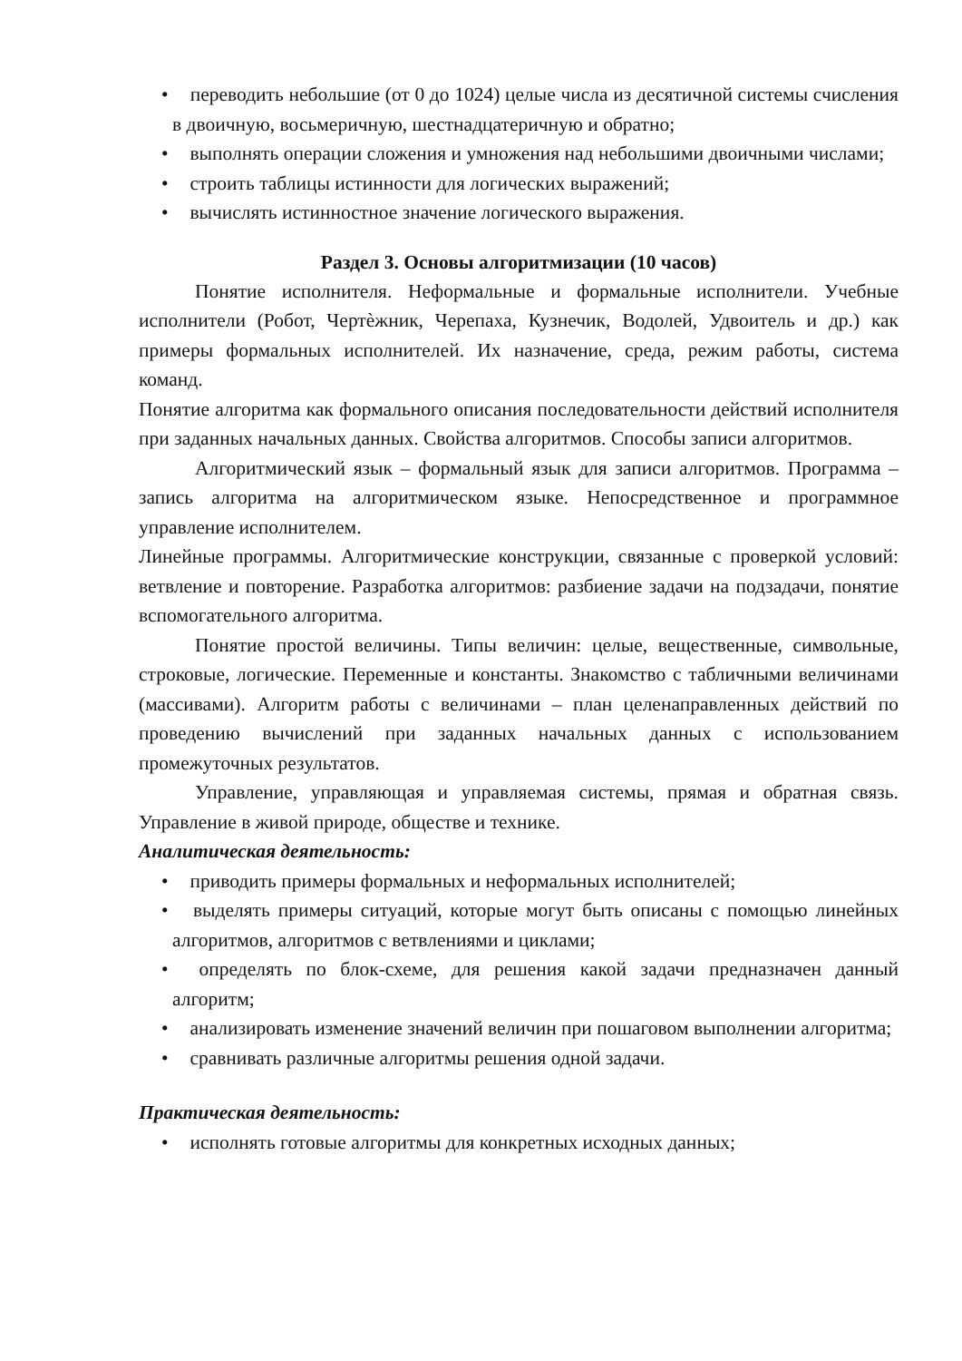• переводить небольшие (от 0 до 1024) целые числа из десятичной системы счисления в двоичную, восьмеричную, шестнадцатеричную и обратно;
• выполнять операции сложения и умножения над небольшими двоичными числами;
• строить таблицы истинности для логических выражений;
• вычислять истинностное значение логического выражения.
Раздел 3. Основы алгоритмизации (10 часов)
Понятие исполнителя. Неформальные и формальные исполнители. Учебные исполнители (Робот, Чертѐжник, Черепаха, Кузнечик, Водолей, Удвоитель и др.) как примеры формальных исполнителей. Их назначение, среда, режим работы, система команд.
Понятие алгоритма как формального описания последовательности действий исполнителя при заданных начальных данных. Свойства алгоритмов. Способы записи алгоритмов.
Алгоритмический язык – формальный язык для записи алгоритмов. Программа – запись алгоритма на алгоритмическом языке. Непосредственное и программное управление исполнителем.
Линейные программы. Алгоритмические конструкции, связанные с проверкой условий: ветвление и повторение. Разработка алгоритмов: разбиение задачи на подзадачи, понятие вспомогательного алгоритма.
Понятие простой величины. Типы величин: целые, вещественные, символьные, строковые, логические. Переменные и константы. Знакомство с табличными величинами (массивами). Алгоритм работы с величинами – план целенаправленных действий по проведению вычислений при заданных начальных данных с использованием промежуточных результатов.
Управление, управляющая и управляемая системы, прямая и обратная связь. Управление в живой природе, обществе и технике.
Аналитическая деятельность:
• приводить примеры формальных и неформальных исполнителей;
• выделять примеры ситуаций, которые могут быть описаны с помощью линейных алгоритмов, алгоритмов с ветвлениями и циклами;
• определять по блок-схеме, для решения какой задачи предназначен данный алгоритм;
• анализировать изменение значений величин при пошаговом выполнении алгоритма;
• сравнивать различные алгоритмы решения одной задачи.
Практическая деятельность:
• исполнять готовые алгоритмы для конкретных исходных данных;